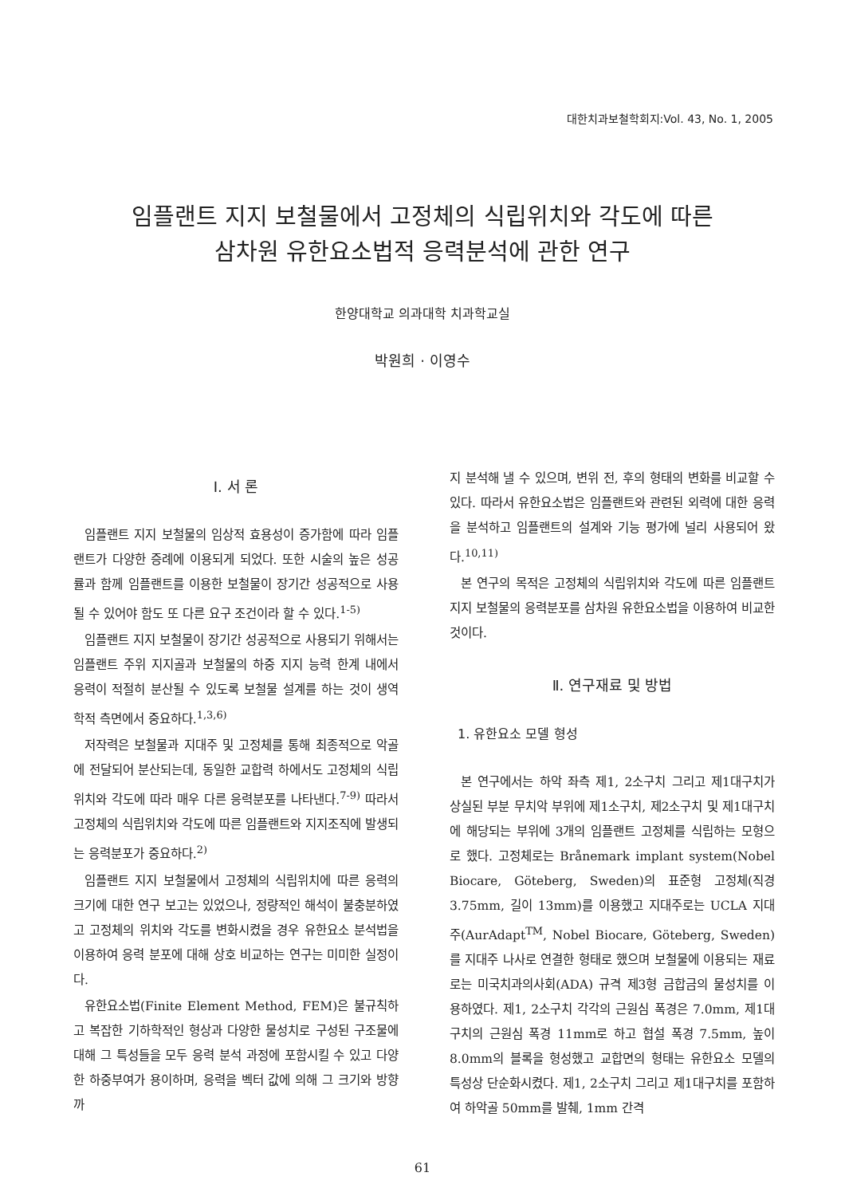대한치과보철학회지:Vol. 43, No. 1, 2005
임플랜트 지지 보철물에서 고정체의 식립위치와 각도에 따른
삼차원 유한요소법적 응력분석에 관한 연구
한양대학교 의과대학 치과학교실
박원희 · 이영수
Ⅰ. 서 론
임플랜트 지지 보철물의 임상적 효용성이 증가함에 따라 임플랜트가 다양한 증례에 이용되게 되었다. 또한 시술의 높은 성공률과 함께 임플랜트를 이용한 보철물이 장기간 성공적으로 사용될 수 있어야 함도 또 다른 요구 조건이라 할 수 있다.<sup>1-5)</sup>
임플랜트 지지 보철물이 장기간 성공적으로 사용되기 위해서는 임플랜트 주위 지지골과 보철물의 하중 지지 능력 한계 내에서 응력이 적절히 분산될 수 있도록 보철물 설계를 하는 것이 생역학적 측면에서 중요하다.<sup>1,3,6)</sup>
저작력은 보철물과 지대주 및 고정체를 통해 최종적으로 악골에 전달되어 분산되는데, 동일한 교합력 하에서도 고정체의 식립위치와 각도에 따라 매우 다른 응력분포를 나타낸다.<sup>7-9)</sup> 따라서 고정체의 식립위치와 각도에 따른 임플랜트와 지지조직에 발생되는 응력분포가 중요하다.<sup>2)</sup>
임플랜트 지지 보철물에서 고정체의 식립위치에 따른 응력의 크기에 대한 연구 보고는 있었으나, 정량적인 해석이 불충분하였고 고정체의 위치와 각도를 변화시켰을 경우 유한요소 분석법을 이용하여 응력 분포에 대해 상호 비교하는 연구는 미미한 실정이다.
유한요소법(Finite Element Method, FEM)은 불규칙하고 복잡한 기하학적인 형상과 다양한 물성치로 구성된 구조물에 대해 그 특성들을 모두 응력 분석 과정에 포함시킬 수 있고 다양한 하중부여가 용이하며, 응력을 벡터 값에 의해 그 크기와 방향까
지 분석해 낼 수 있으며, 변위 전, 후의 형태의 변화를 비교할 수 있다. 따라서 유한요소법은 임플랜트와 관련된 외력에 대한 응력을 분석하고 임플랜트의 설계와 기능 평가에 널리 사용되어 왔다.<sup>10,11)</sup>
본 연구의 목적은 고정체의 식립위치와 각도에 따른 임플랜트 지지 보철물의 응력분포를 삼차원 유한요소법을 이용하여 비교한 것이다.
Ⅱ. 연구재료 및 방법
1. 유한요소 모델 형성
본 연구에서는 하악 좌측 제1, 2소구치 그리고 제1대구치가 상실된 부분 무치악 부위에 제1소구치, 제2소구치 및 제1대구치에 해당되는 부위에 3개의 임플랜트 고정체를 식립하는 모형으로 했다. 고정체로는 Brånemark implant system(Nobel Biocare, Göteberg, Sweden)의 표준형 고정체(직경 3.75mm, 길이 13mm)를 이용했고 지대주로는 UCLA 지대주(AurAdapt<sup>TM</sup>, Nobel Biocare, Göteberg, Sweden)를 지대주 나사로 연결한 형태로 했으며 보철물에 이용되는 재료로는 미국치과의사회(ADA) 규격 제3형 금합금의 물성치를 이용하였다. 제1, 2소구치 각각의 근원심 폭경은 7.0mm, 제1대구치의 근원심 폭경 11mm로 하고 협설 폭경 7.5mm, 높이 8.0mm의 블록을 형성했고 교합면의 형태는 유한요소 모델의 특성상 단순화시켰다. 제1, 2소구치 그리고 제1대구치를 포함하여 하악골 50mm를 발췌, 1mm 간격
61